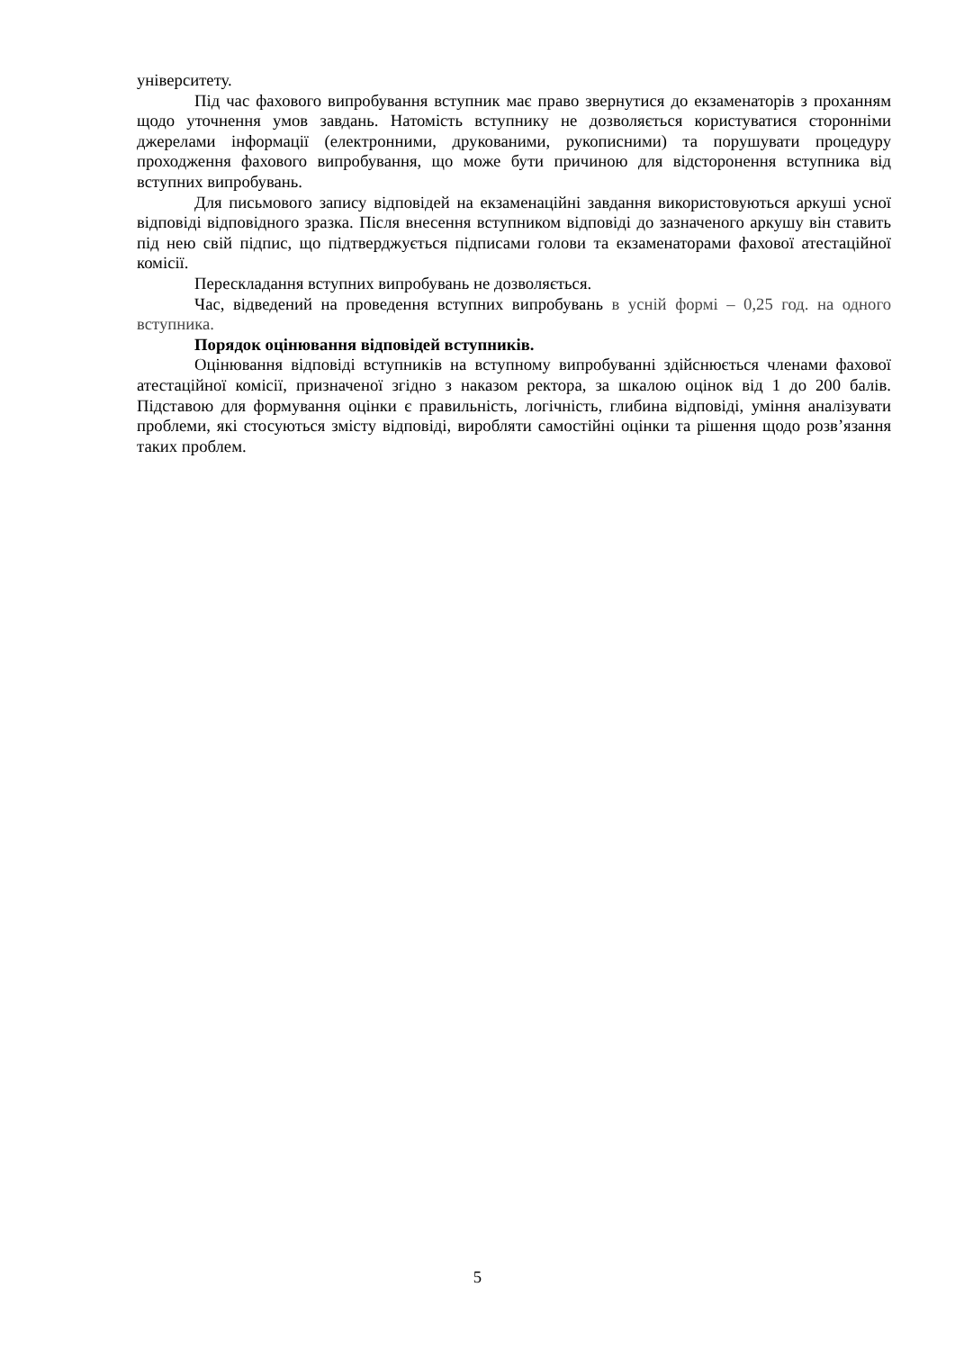університету.
Під час фахового випробування вступник має право звернутися до екзаменаторів з проханням щодо уточнення умов завдань. Натомість вступнику не дозволяється користуватися сторонніми джерелами інформації (електронними, друкованими, рукописними) та порушувати процедуру проходження фахового випробування, що може бути причиною для відсторонення вступника від вступних випробувань.
Для письмового запису відповідей на екзаменаційні завдання використовуються аркуші усної відповіді відповідного зразка. Після внесення вступником відповіді до зазначеного аркушу він ставить під нею свій підпис, що підтверджується підписами голови та екзаменаторами фахової атестаційної комісії.
Перескладання вступних випробувань не дозволяється.
Час, відведений на проведення вступних випробувань в усній формі – 0,25 год. на одного вступника.
Порядок оцінювання відповідей вступників.
Оцінювання відповіді вступників на вступному випробуванні здійснюється членами фахової атестаційної комісії, призначеної згідно з наказом ректора, за шкалою оцінок від 1 до 200 балів. Підставою для формування оцінки є правильність, логічність, глибина відповіді, уміння аналізувати проблеми, які стосуються змісту відповіді, виробляти самостійні оцінки та рішення щодо розв’язання таких проблем.
5